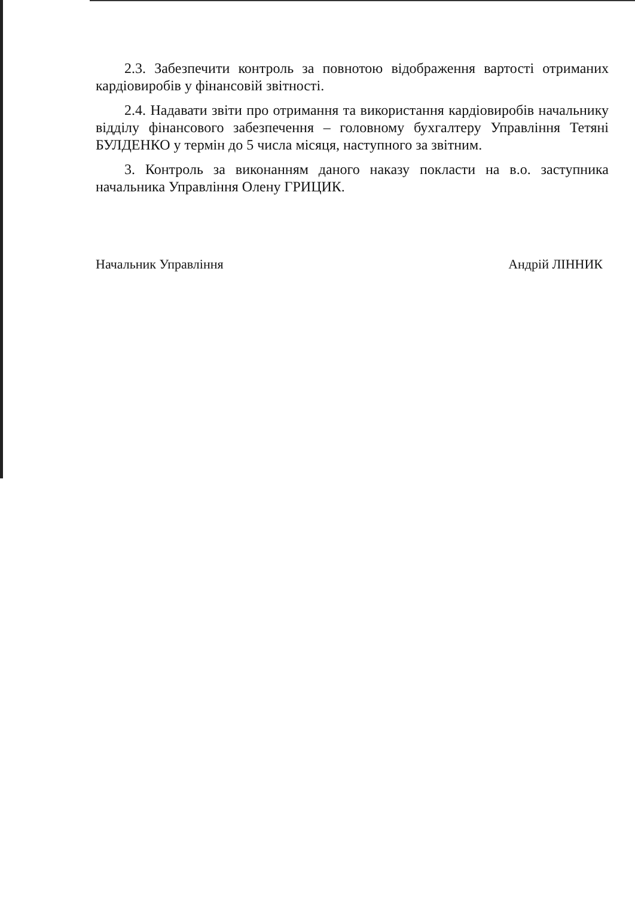2.3. Забезпечити контроль за повнотою відображення вартості отриманих кардіовиробів у фінансовій звітності.
2.4. Надавати звіти про отримання та використання кардіовиробів начальнику відділу фінансового забезпечення – головному бухгалтеру Управління Тетяні БУЛДЕНКО у термін до 5 числа місяця, наступного за звітним.
3. Контроль за виконанням даного наказу покласти на в.о. заступника начальника Управління Олену ГРИЦИК.
Начальник Управління Андрій ЛІННИК